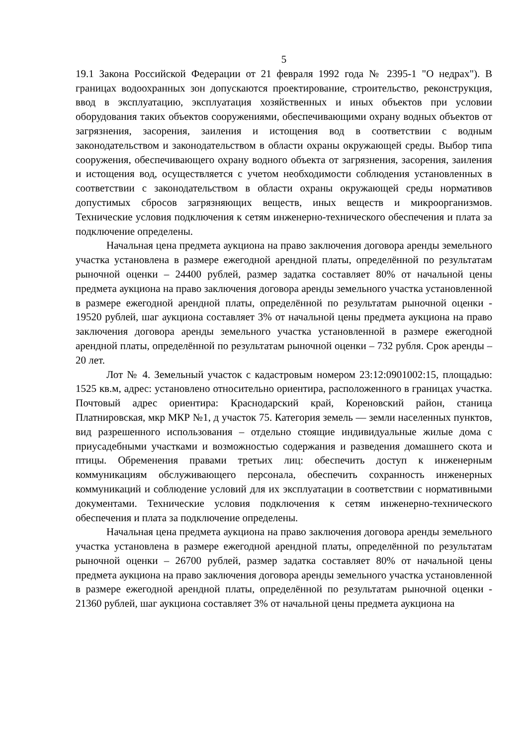5
19.1 Закона Российской Федерации от 21 февраля 1992 года № 2395-1 "О недрах"). В границах водоохранных зон допускаются проектирование, строительство, реконструкция, ввод в эксплуатацию, эксплуатация хозяйственных и иных объектов при условии оборудования таких объектов сооружениями, обеспечивающими охрану водных объектов от загрязнения, засорения, заиления и истощения вод в соответствии с водным законодательством и законодательством в области охраны окружающей среды. Выбор типа сооружения, обеспечивающего охрану водного объекта от загрязнения, засорения, заиления и истощения вод, осуществляется с учетом необходимости соблюдения установленных в соответствии с законодательством в области охраны окружающей среды нормативов допустимых сбросов загрязняющих веществ, иных веществ и микроорганизмов. Технические условия подключения к сетям инженерно-технического обеспечения и плата за подключение определены.
Начальная цена предмета аукциона на право заключения договора аренды земельного участка установлена в размере ежегодной арендной платы, определённой по результатам рыночной оценки – 24400 рублей, размер задатка составляет 80% от начальной цены предмета аукциона на право заключения договора аренды земельного участка установленной в размере ежегодной арендной платы, определённой по результатам рыночной оценки - 19520 рублей, шаг аукциона составляет 3% от начальной цены предмета аукциона на право заключения договора аренды земельного участка установленной в размере ежегодной арендной платы, определённой по результатам рыночной оценки – 732 рубля. Срок аренды – 20 лет.
Лот № 4. Земельный участок с кадастровым номером 23:12:0901002:15, площадью: 1525 кв.м, адрес: установлено относительно ориентира, расположенного в границах участка. Почтовый адрес ориентира: Краснодарский край, Кореновский район, станица Платнировская, мкр МКР №1, д участок 75. Категория земель — земли населенных пунктов, вид разрешенного использования – отдельно стоящие индивидуальные жилые дома с приусадебными участками и возможностью содержания и разведения домашнего скота и птицы. Обременения правами третьих лиц: обеспечить доступ к инженерным коммуникациям обслуживающего персонала, обеспечить сохранность инженерных коммуникаций и соблюдение условий для их эксплуатации в соответствии с нормативными документами. Технические условия подключения к сетям инженерно-технического обеспечения и плата за подключение определены.
Начальная цена предмета аукциона на право заключения договора аренды земельного участка установлена в размере ежегодной арендной платы, определённой по результатам рыночной оценки – 26700 рублей, размер задатка составляет 80% от начальной цены предмета аукциона на право заключения договора аренды земельного участка установленной в размере ежегодной арендной платы, определённой по результатам рыночной оценки - 21360 рублей, шаг аукциона составляет 3% от начальной цены предмета аукциона на